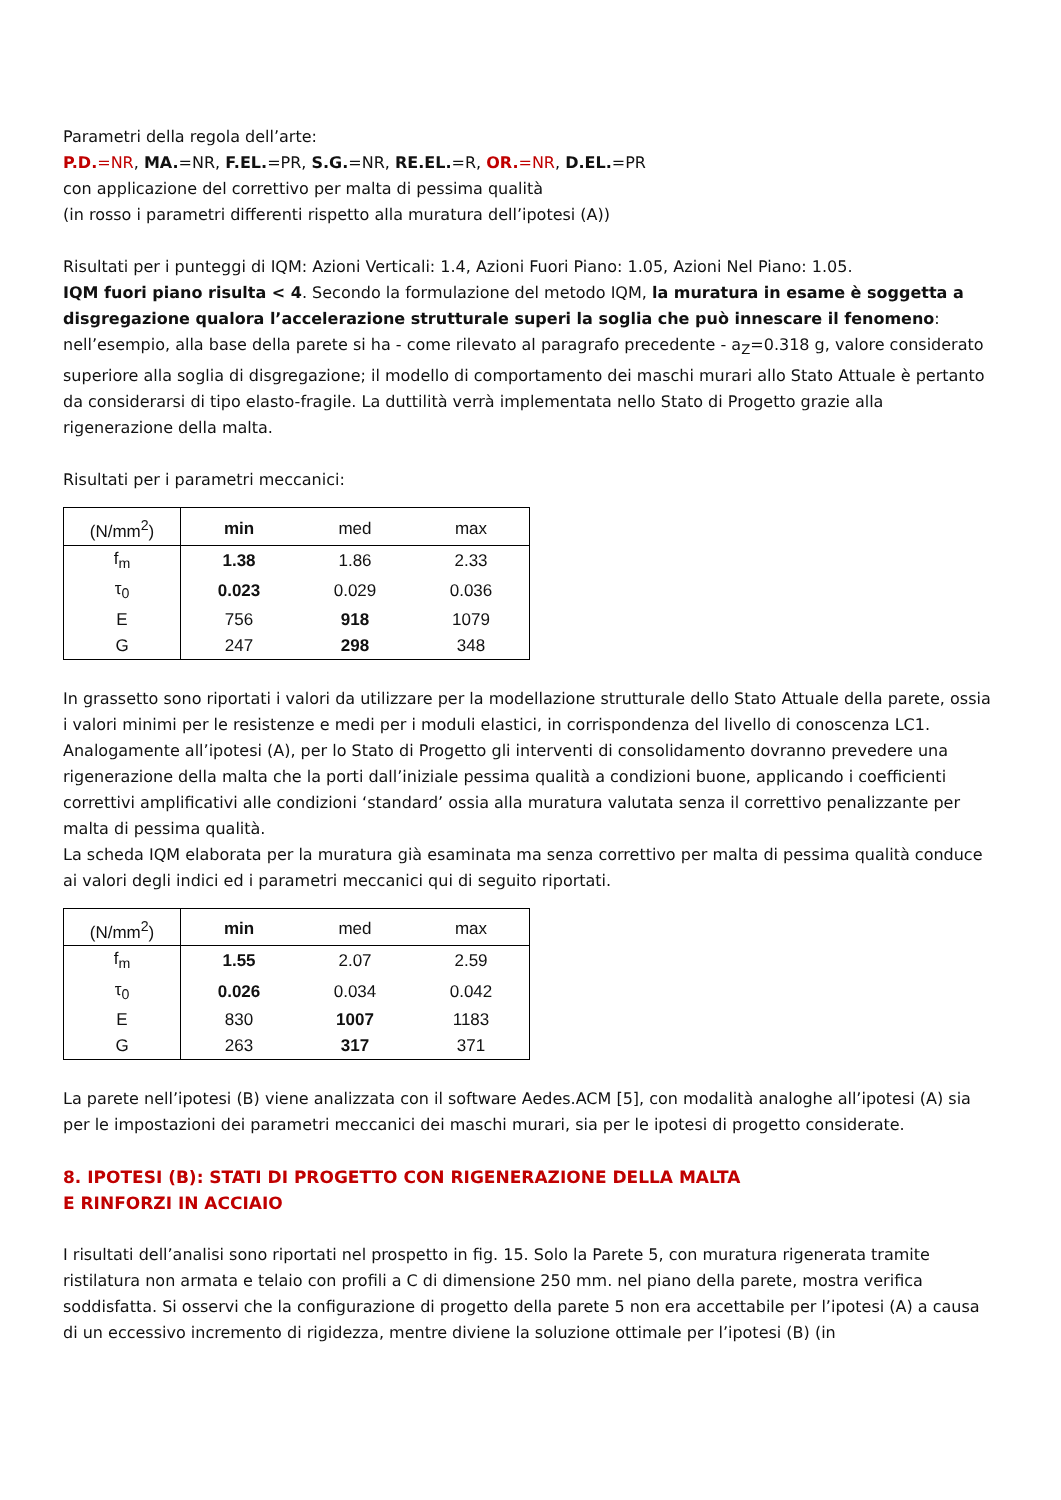Parametri della regola dell’arte:
P.D.=NR, MA.=NR, F.EL.=PR, S.G.=NR, RE.EL.=R, OR.=NR, D.EL.=PR
con applicazione del correttivo per malta di pessima qualità
(in rosso i parametri differenti rispetto alla muratura dell’ipotesi (A))
Risultati per i punteggi di IQM: Azioni Verticali: 1.4, Azioni Fuori Piano: 1.05, Azioni Nel Piano: 1.05.
IQM fuori piano risulta < 4. Secondo la formulazione del metodo IQM, la muratura in esame è soggetta a disgregazione qualora l’accelerazione strutturale superi la soglia che può innescare il fenomeno: nell’esempio, alla base della parete si ha - come rilevato al paragrafo precedente - a<sub>Z</sub>=0.318 g, valore considerato superiore alla soglia di disgregazione; il modello di comportamento dei maschi murari allo Stato Attuale è pertanto da considerarsi di tipo elasto-fragile. La duttilità verrà implementata nello Stato di Progetto grazie alla rigenerazione della malta.
Risultati per i parametri meccanici:
| (N/mm<sup>2</sup>) | min | med | max |
| --- | --- | --- | --- |
| f<sub>m</sub> | 1.38 | 1.86 | 2.33 |
| τ<sub>0</sub> | 0.023 | 0.029 | 0.036 |
| E | 756 | 918 | 1079 |
| G | 247 | 298 | 348 |
In grassetto sono riportati i valori da utilizzare per la modellazione strutturale dello Stato Attuale della parete, ossia i valori minimi per le resistenze e medi per i moduli elastici, in corrispondenza del livello di conoscenza LC1.
Analogamente all’ipotesi (A), per lo Stato di Progetto gli interventi di consolidamento dovranno prevedere una rigenerazione della malta che la porti dall’iniziale pessima qualità a condizioni buone, applicando i coefficienti correttivi amplificativi alle condizioni ‘standard’ ossia alla muratura valutata senza il correttivo penalizzante per malta di pessima qualità.
La scheda IQM elaborata per la muratura già esaminata ma senza correttivo per malta di pessima qualità conduce ai valori degli indici ed i parametri meccanici qui di seguito riportati.
| (N/mm<sup>2</sup>) | min | med | max |
| --- | --- | --- | --- |
| f<sub>m</sub> | 1.55 | 2.07 | 2.59 |
| τ<sub>0</sub> | 0.026 | 0.034 | 0.042 |
| E | 830 | 1007 | 1183 |
| G | 263 | 317 | 371 |
La parete nell’ipotesi (B) viene analizzata con il software Aedes.ACM [5], con modalità analoghe all’ipotesi (A) sia per le impostazioni dei parametri meccanici dei maschi murari, sia per le ipotesi di progetto considerate.
8. IPOTESI (B): STATI DI PROGETTO CON RIGENERAZIONE DELLA MALTA
E RINFORZI IN ACCIAIO
I risultati dell’analisi sono riportati nel prospetto in fig. 15. Solo la Parete 5, con muratura rigenerata tramite ristilatura non armata e telaio con profili a C di dimensione 250 mm. nel piano della parete, mostra verifica soddisfatta. Si osservi che la configurazione di progetto della parete 5 non era accettabile per l’ipotesi (A) a causa di un eccessivo incremento di rigidezza, mentre diviene la soluzione ottimale per l’ipotesi (B) (in